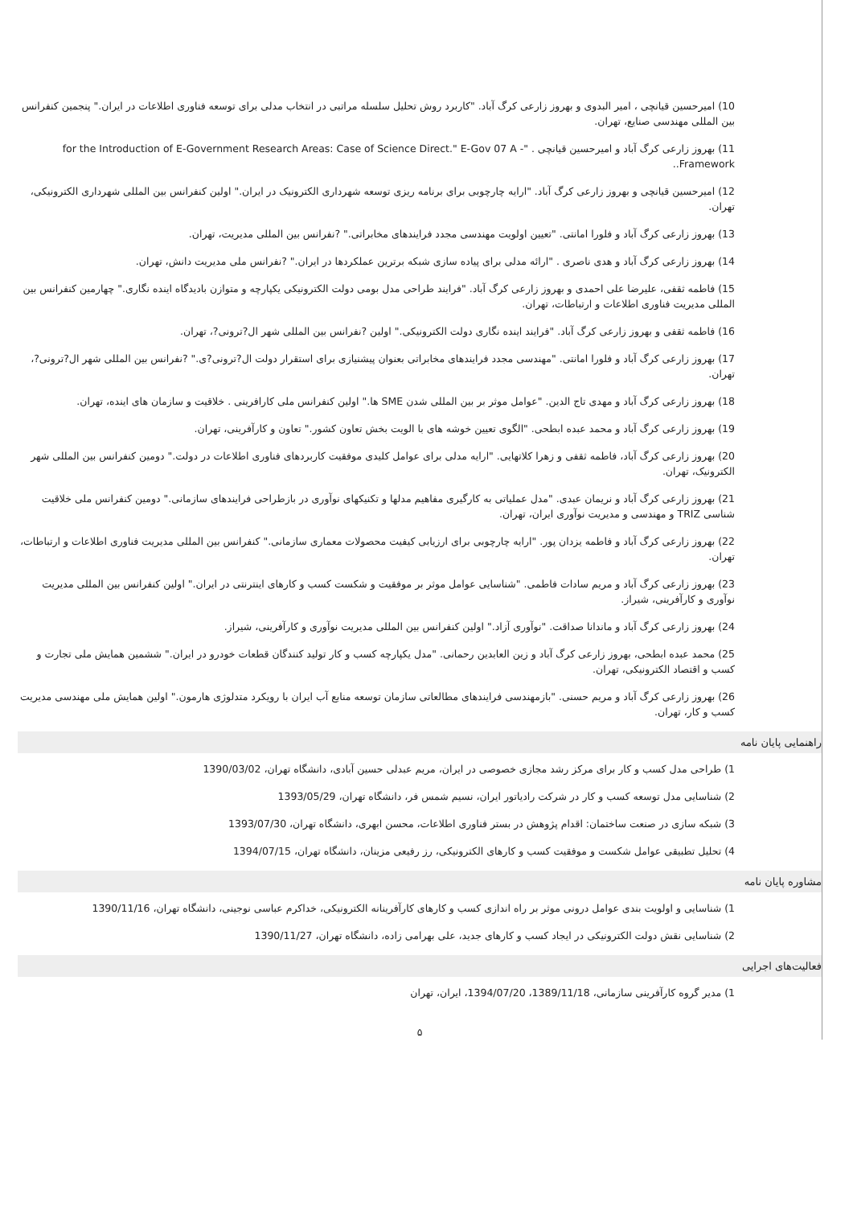10) امیرحسین قیانچی ، امیر البدوی و بهروز زارعی کرگ آباد. "کاربرد روش تحلیل سلسله مراتبی در انتخاب مدلی برای توسعه فناوری اطلاعات در ایران." پنجمین کنفرانس بین المللی مهندسی صنایع، تهران.
11) بهروز زارعی کرگ آباد و امیرحسین قیانچی . "- for the Introduction of E-Government Research Areas: Case of Science Direct." E-Gov 07 A Framework..
12) امیرحسین قیانچی و بهروز زارعی کرگ آباد. "ارایه چارچوبی برای برنامه ریزی توسعه شهرداری الکترونیک در ایران." اولین کنفرانس بین المللی شهرداری الکترونیکی، تهران.
13) بهروز زارعی کرگ آباد و فلورا امانتی. "تعیین اولویت مهندسی مجدد فرایندهای مخابراتی." ?نفرانس بین المللی مدیریت، تهران.
14) بهروز زارعی کرگ آباد و هدی ناصری . "ارائه مدلی برای پیاده سازی شبکه برترین عملکردها در ایران." ?نفرانس ملی مدیریت دانش، تهران.
15) فاطمه ثقفی، علیرضا علی احمدی و بهروز زارعی کرگ آباد. "فرایند طراحی مدل بومی دولت الکترونیکی یکپارچه و متوازن بادیدگاه اینده نگاری." چهارمین کنفرانس بین المللی مدیریت فناوری اطلاعات و ارتباطات، تهران.
16) فاطمه ثقفی و بهروز زارعی کرگ آباد. "فرایند اینده نگاری دولت الکترونیکی." اولین ?نفرانس بین المللی شهر ال?ترونی?، تهران.
17) بهروز زارعی کرگ آباد و فلورا امانتی. "مهندسی مجدد فرایندهای مخابراتی بعنوان پیشنیازی برای استقرار دولت ال?ترونی?ی." ?نفرانس بین المللی شهر ال?ترونی?، تهران.
18) بهروز زارعی کرگ آباد و مهدی تاج الدین. "عوامل موثر بر بین المللی شدن SME ها." اولین کنفرانس ملی کارافرینی . خلاقیت و سازمان های اینده، تهران.
19) بهروز زارعی کرگ آباد و محمد عبده ابطحی. "الگوی تعیین خوشه های با الویت بخش تعاون کشور." تعاون و کارآفرینی، تهران.
20) بهروز زارعی کرگ آباد، فاطمه ثقفی و زهرا کلاتهایی. "ارایه مدلی برای عوامل کلیدی موفقیت کاربردهای فناوری اطلاعات در دولت." دومین کنفرانس بین المللی شهر الکترونیک، تهران.
21) بهروز زارعی کرگ آباد و نریمان عبدی. "مدل عملیاتی به کارگیری مفاهیم مدلها و تکنیکهای نوآوری در بازطراحی فرایندهای سازمانی." دومین کنفرانس ملی خلاقیت شناسی TRIZ و مهندسی و مدیریت نوآوری ایران، تهران.
22) بهروز زارعی کرگ آباد و فاطمه یزدان پور. "ارایه چارچوبی برای ارزیابی کیفیت محصولات معماری سازمانی." کنفرانس بین المللی مدیریت فناوری اطلاعات و ارتباطات، تهران.
23) بهروز زارعی کرگ آباد و مریم سادات فاطمی. "شناسایی عوامل موثر بر موفقیت و شکست کسب و کارهای اینترنتی در ایران." اولین کنفرانس بین المللی مدیریت نوآوری و کارآفرینی، شیراز.
24) بهروز زارعی کرگ آباد و ماندانا صداقت. "نوآوری آزاد." اولین کنفرانس بین المللی مدیریت نوآوری و کارآفرینی، شیراز.
25) محمد عبده ابطحی، بهروز زارعی کرگ آباد و زین العابدین رحمانی. "مدل یکپارچه کسب و کار تولید کنندگان قطعات خودرو در ایران." ششمین همایش ملی تجارت و کسب و اقتصاد الکترونیکی، تهران.
26) بهروز زارعی کرگ آباد و مریم حسنی. "بازمهندسی فرایندهای مطالعاتی سازمان توسعه منابع آب ایران با رویکرد متدلوژی هارمون." اولین همایش ملی مهندسی مدیریت کسب و کار، تهران.
راهنمایی پایان نامه
1) طراحی مدل کسب و کار برای مرکز رشد مجازی خصوصی در ایران، مریم عبدلی حسین آبادی، دانشگاه تهران، 1390/03/02
2) شناسایی مدل توسعه کسب و کار در شرکت رادیاتور ایران، نسیم شمس فر، دانشگاه تهران، 1393/05/29
3) شبکه سازی در صنعت ساختمان: اقدام پژوهش در بستر فناوری اطلاعات، محسن ابهری، دانشگاه تهران، 1393/07/30
4) تحلیل تطبیقی عوامل شکست و موفقیت کسب و کارهای الکترونیکی، رز رفیعی مزینان، دانشگاه تهران، 1394/07/15
مشاوره پایان نامه
1) شناسایی و اولویت بندی عوامل درونی موثر بر راه اندازی کسب و کارهای کارآفرینانه الکترونیکی، خداکرم عباسی نوجینی، دانشگاه تهران، 1390/11/16
2) شناسایی نقش دولت الکترونیکی در ایجاد کسب و کارهای جدید، علی بهرامی زاده، دانشگاه تهران، 1390/11/27
فعالیت‌های اجرایی
1) مدیر گروه کارآفرینی سازمانی، 1389/11/18، 1394/07/20، ایران، تهران
۵